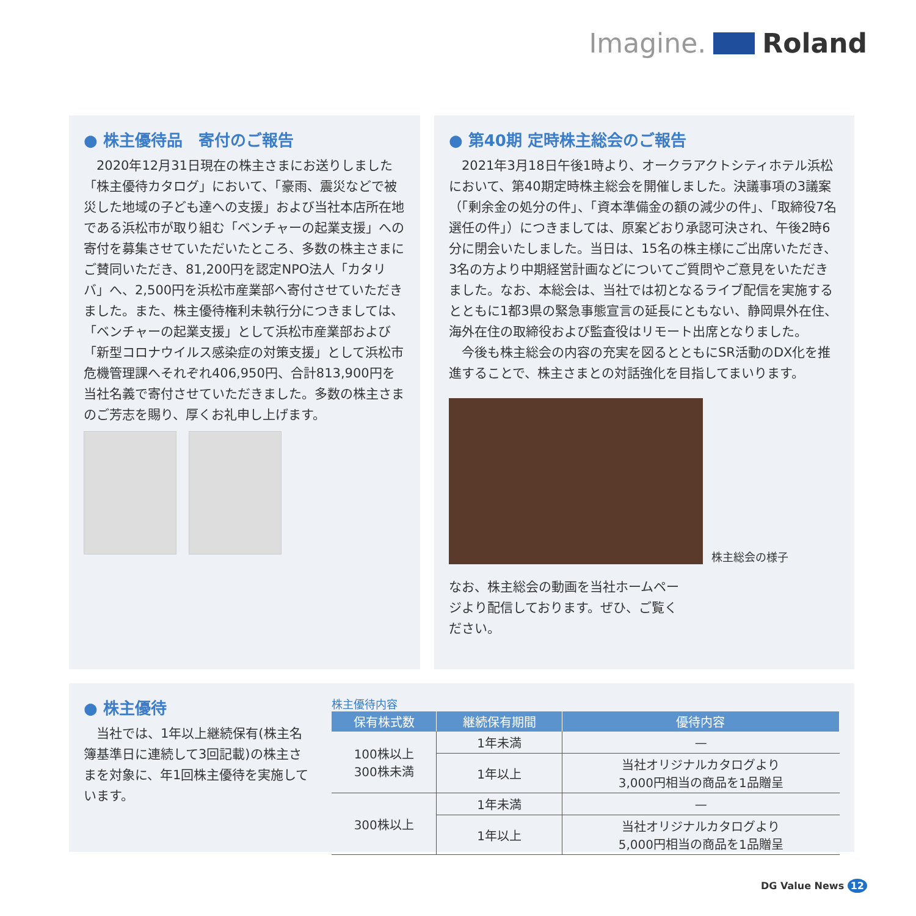Imagine. Roland
● 株主優待品　寄付のご報告
　2020年12月31日現在の株主さまにお送りしました「株主優待カタログ」において、「豪雨、震災などで被災した地域の子ども達への支援」および当社本店所在地である浜松市が取り組む「ベンチャーの起業支援」への寄付を募集させていただいたところ、多数の株主さまにご賛同いただき、81,200円を認定NPO法人「カタリバ」へ、2,500円を浜松市産業部へ寄付させていただきました。また、株主優待権利未執行分につきましては、「ベンチャーの起業支援」として浜松市産業部および「新型コロナウイルス感染症の対策支援」として浜松市危機管理課へそれぞれ406,950円、合計813,900円を当社名義で寄付させていただきました。多数の株主さまのご芳志を賜り、厚くお礼申し上げます。
● 第40期 定時株主総会のご報告
　2021年3月18日午後1時より、オークラアクトシティホテル浜松において、第40期定時株主総会を開催しました。決議事項の3議案（「剰余金の処分の件」、「資本準備金の額の減少の件」、「取締役7名選任の件」）につきましては、原案どおり承認可決され、午後2時6分に閉会いたしました。当日は、15名の株主様にご出席いただき、3名の方より中期経営計画などについてご質問やご意見をいただきました。なお、本総会は、当社では初となるライブ配信を実施するとともに1都3県の緊急事態宣言の延長にともない、静岡県外在住、海外在住の取締役および監査役はリモート出席となりました。
　今後も株主総会の内容の充実を図るとともにSR活動のDX化を推進することで、株主さまとの対話強化を目指してまいります。
株主総会の様子
なお、株主総会の動画を当社ホームページより配信しております。ぜひ、ご覧ください。
● 株主優待
　当社では、1年以上継続保有(株主名簿基準日に連続して3回記載)の株主さまを対象に、年1回株主優待を実施しています。
株主優待内容
| 保有株式数 | 継続保有期間 | 優待内容 |
| --- | --- | --- |
| 100株以上 300株未満 | 1年未満 | — |
| | 1年以上 | 当社オリジナルカタログより 3,000円相当の商品を1品贈呈 |
| 300株以上 | 1年未満 | — |
| | 1年以上 | 当社オリジナルカタログより 5,000円相当の商品を1品贈呈 |
DG Value News 12